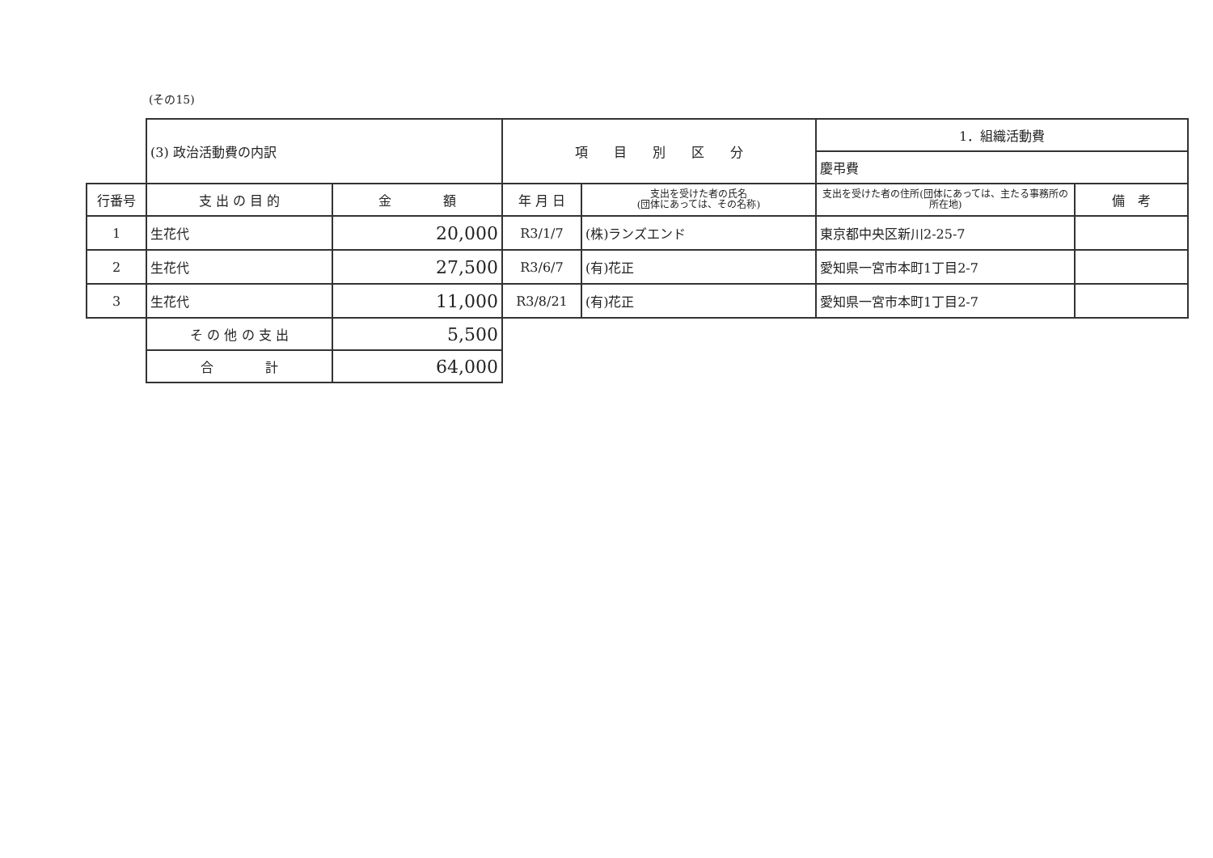(その15)
| | (3) 政治活動費の内訳 | | 項 目 別 区 分 | | 1．組織活動費 | |
| | | | | | 慶弔費 | |
| 行番号 | 支 出 の 目 的 | 金 額 | 年 月 日 | 支出を受けた者の氏名 (団体にあっては、その名称) | 支出を受けた者の住所(団体にあっては、主たる事務所の所在地) | 備 考 |
| 1 | 生花代 | 20,000 | R3/1/7 | (株)ランズエンド | 東京都中央区新川2-25-7 | |
| 2 | 生花代 | 27,500 | R3/6/7 | (有)花正 | 愛知県一宮市本町1丁目2-7 | |
| 3 | 生花代 | 11,000 | R3/8/21 | (有)花正 | 愛知県一宮市本町1丁目2-7 | |
| | そ の 他 の 支 出 | 5,500 | | | | |
| | 合 計 | 64,000 | | | | |